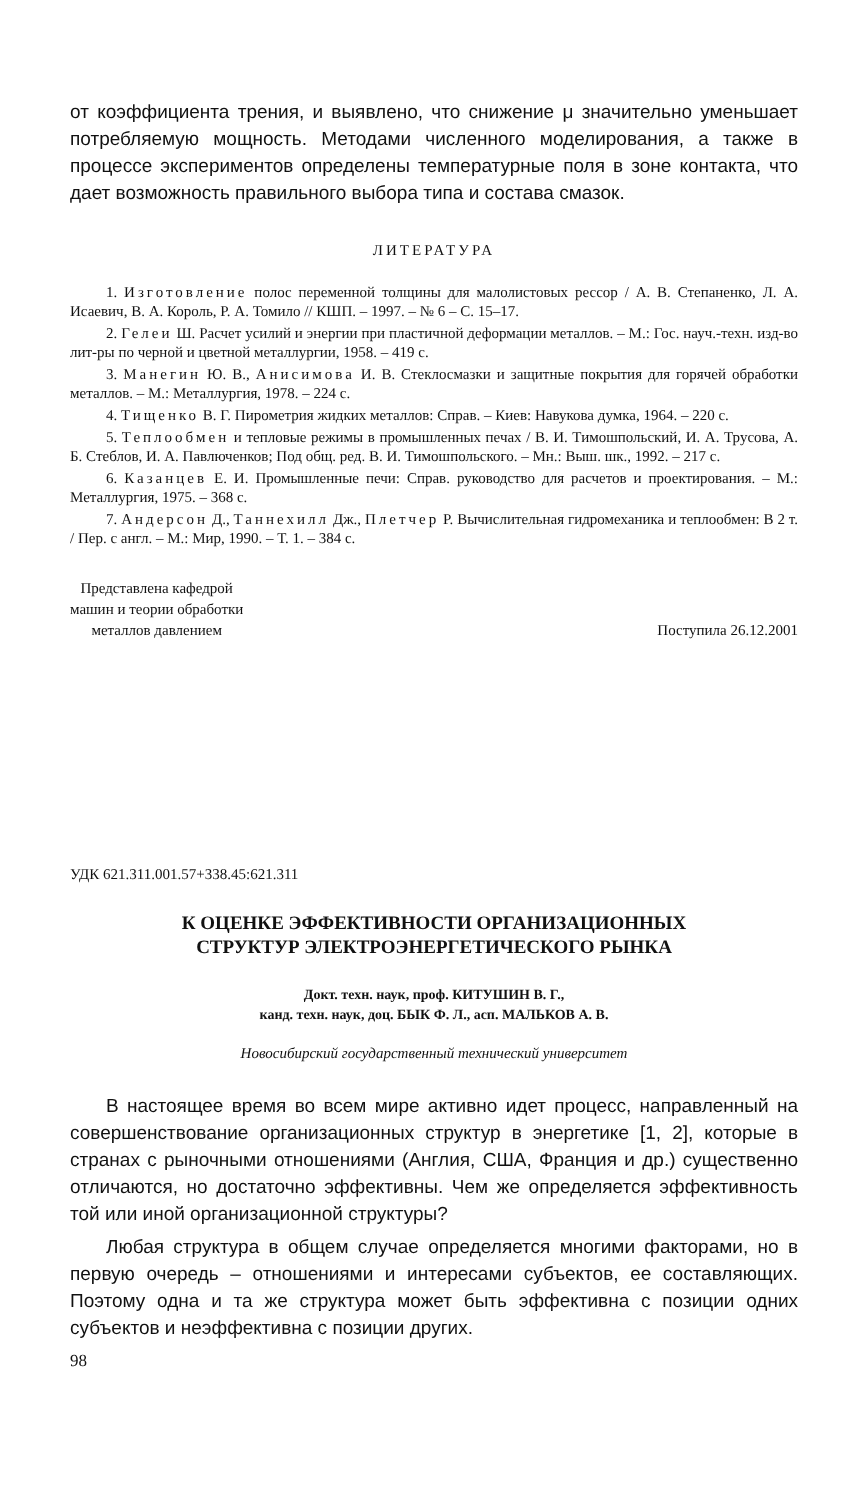от коэффициента трения, и выявлено, что снижение μ значительно уменьшает потребляемую мощность. Методами численного моделирования, а также в процессе экспериментов определены температурные поля в зоне контакта, что дает возможность правильного выбора типа и состава смазок.
ЛИТЕРАТУРА
1. Изготовление полос переменной толщины для малолистовых рессор / А. В. Степаненко, Л. А. Исаевич, В. А. Король, Р. А. Томило // КШП. – 1997. – № 6 – С. 15–17.
2. Гелеи Ш. Расчет усилий и энергии при пластичной деформации металлов. – М.: Гос. науч.-техн. изд-во лит-ры по черной и цветной металлургии, 1958. – 419 с.
3. Манегин Ю. В., Анисимова И. В. Стеклосмазки и защитные покрытия для горячей обработки металлов. – М.: Металлургия, 1978. – 224 с.
4. Тищенко В. Г. Пирометрия жидких металлов: Справ. – Киев: Навукова думка, 1964. – 220 с.
5. Теплообмен и тепловые режимы в промышленных печах / В. И. Тимошпольский, И. А. Трусова, А. Б. Стеблов, И. А. Павлюченков; Под общ. ред. В. И. Тимошпольского. – Мн.: Выш. шк., 1992. – 217 с.
6. Казанцев Е. И. Промышленные печи: Справ. руководство для расчетов и проектирования. – М.: Металлургия, 1975. – 368 с.
7. Андерсон Д., Таннехилл Дж., Плетчер Р. Вычислительная гидромеханика и теплообмен: В 2 т. / Пер. с англ. – М.: Мир, 1990. – Т. 1. – 384 с.
Представлена кафедрой
машин и теории обработки
металлов давлением
Поступила 26.12.2001
УДК 621.311.001.57+338.45:621.311
К ОЦЕНКЕ ЭФФЕКТИВНОСТИ ОРГАНИЗАЦИОННЫХ
СТРУКТУР ЭЛЕКТРОЭНЕРГЕТИЧЕСКОГО РЫНКА
Докт. техн. наук, проф. КИТУШИН В. Г.,
канд. техн. наук, доц. БЫК Ф. Л., асп. МАЛЬКОВ А. В.
Новосибирский государственный технический университет
В настоящее время во всем мире активно идет процесс, направленный на совершенствование организационных структур в энергетике [1, 2], которые в странах с рыночными отношениями (Англия, США, Франция и др.) существенно отличаются, но достаточно эффективны. Чем же определяется эффективность той или иной организационной структуры?
Любая структура в общем случае определяется многими факторами, но в первую очередь – отношениями и интересами субъектов, ее составляющих. Поэтому одна и та же структура может быть эффективна с позиции одних субъектов и неэффективна с позиции других.
98